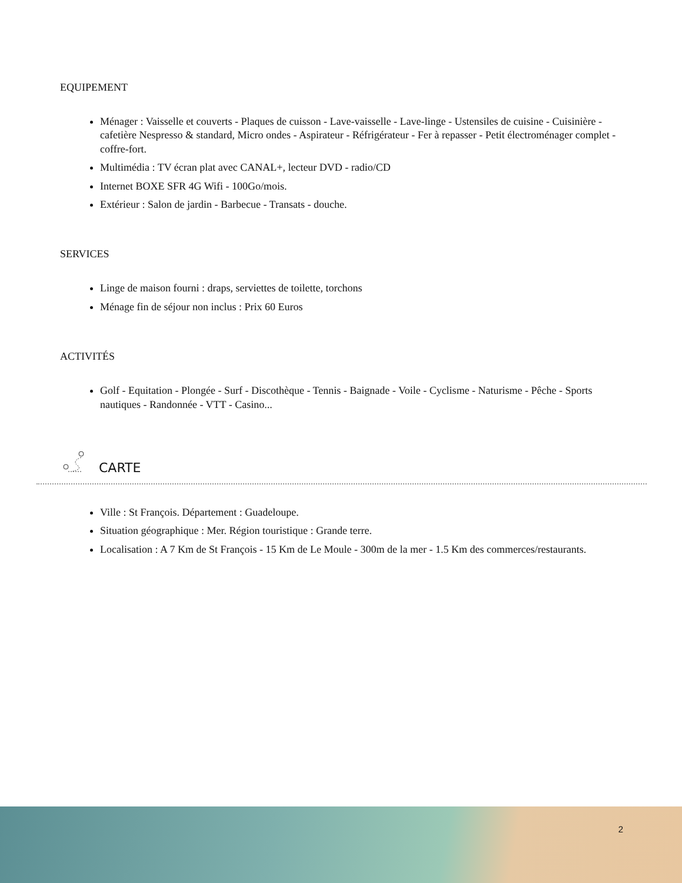EQUIPEMENT
Ménager : Vaisselle et couverts - Plaques de cuisson - Lave-vaisselle - Lave-linge - Ustensiles de cuisine - Cuisinière - cafetière Nespresso & standard, Micro ondes - Aspirateur - Réfrigérateur - Fer à repasser - Petit électroménager complet - coffre-fort.
Multimédia : TV écran plat avec CANAL+, lecteur DVD - radio/CD
Internet BOXE SFR 4G Wifi - 100Go/mois.
Extérieur : Salon de jardin - Barbecue - Transats - douche.
SERVICES
Linge de maison fourni : draps, serviettes de toilette, torchons
Ménage fin de séjour non inclus : Prix 60 Euros
ACTIVITÉS
Golf - Equitation - Plongée - Surf - Discothèque - Tennis - Baignade - Voile - Cyclisme - Naturisme - Pêche - Sports nautiques - Randonnée - VTT - Casino...
CARTE
Ville : St François. Département : Guadeloupe.
Situation géographique : Mer. Région touristique : Grande terre.
Localisation : A 7 Km de St François - 15 Km de Le Moule - 300m de la mer - 1.5 Km des commerces/restaurants.
2